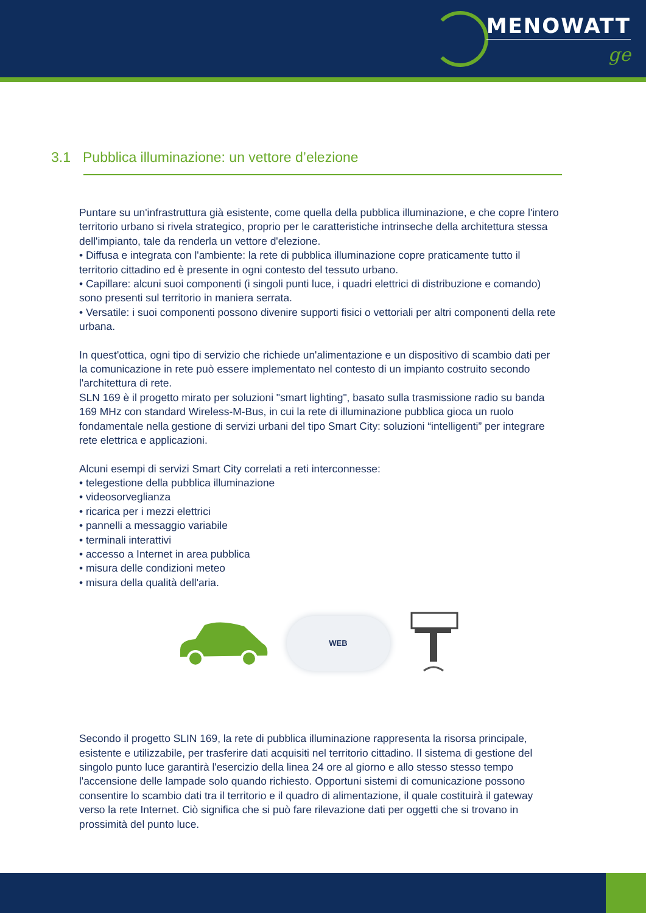MENOWATT
ge
3.1 Pubblica illuminazione: un vettore d’elezione
Puntare su un'infrastruttura già esistente, come quella della pubblica illuminazione, e che copre l'intero territorio urbano si rivela strategico, proprio per le caratteristiche intrinseche della architettura stessa dell'impianto, tale da renderla un vettore d'elezione.
• Diffusa e integrata con l'ambiente: la rete di pubblica illuminazione copre praticamente tutto il territorio cittadino ed è presente in ogni contesto del tessuto urbano.
• Capillare: alcuni suoi componenti (i singoli punti luce, i quadri elettrici di distribuzione e comando) sono presenti sul territorio in maniera serrata.
• Versatile: i suoi componenti possono divenire supporti fisici o vettoriali per altri componenti della rete urbana.
In quest'ottica, ogni tipo di servizio che richiede un'alimentazione e un dispositivo di scambio dati per la comunicazione in rete può essere implementato nel contesto di un impianto costruito secondo l'architettura di rete.
SLN 169 è il progetto mirato per soluzioni "smart lighting", basato sulla trasmissione radio su banda 169 MHz con standard Wireless-M-Bus, in cui la rete di illuminazione pubblica gioca un ruolo fondamentale nella gestione di servizi urbani del tipo Smart City: soluzioni “intelligenti” per integrare rete elettrica e applicazioni.
Alcuni esempi di servizi Smart City correlati a reti interconnesse:
• telegestione della pubblica illuminazione
• videosorveglianza
• ricarica per i mezzi elettrici
• pannelli a messaggio variabile
• terminali interattivi
• accesso a Internet in area pubblica
• misura delle condizioni meteo
• misura della qualità dell'aria.
WEB
Secondo il progetto SLIN 169, la rete di pubblica illuminazione rappresenta la risorsa principale, esistente e utilizzabile, per trasferire dati acquisiti nel territorio cittadino. Il sistema di gestione del singolo punto luce garantirà l'esercizio della linea 24 ore al giorno e allo stesso stesso tempo l'accensione delle lampade solo quando richiesto. Opportuni sistemi di comunicazione possono consentire lo scambio dati tra il territorio e il quadro di alimentazione, il quale costituirà il gateway verso la rete Internet. Ciò significa che si può fare rilevazione dati per oggetti che si trovano in prossimità del punto luce.